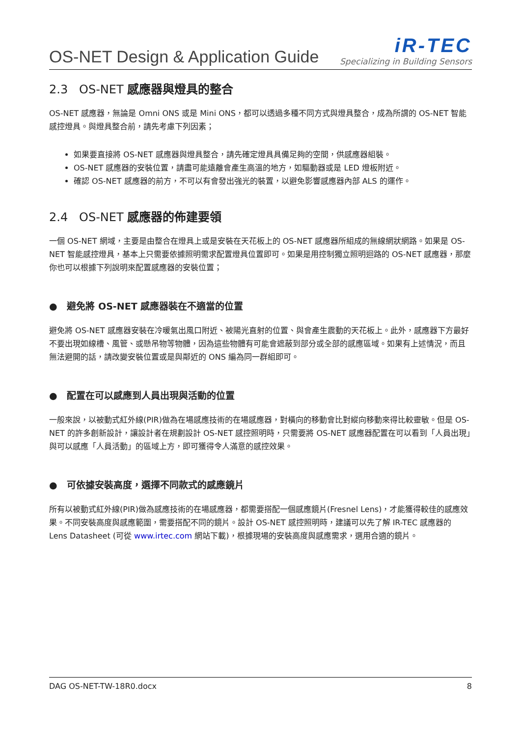OS-NET Design & Application Guide
iR-TEC
Specializing in Building Sensors
2.3 OS-NET 感應器與燈具的整合
OS-NET 感應器，無論是 Omni ONS 或是 Mini ONS，都可以透過多種不同方式與燈具整合，成為所謂的 OS-NET 智能感控燈具。與燈具整合前，請先考慮下列因素；
如果要直接將 OS-NET 感應器與燈具整合，請先確定燈具具備足夠的空間，供感應器組裝。
OS-NET 感應器的安裝位置，請盡可能遠離會產生高溫的地方，如驅動器或是 LED 燈板附近。
確認 OS-NET 感應器的前方，不可以有會發出強光的裝置，以避免影響感應器內部 ALS 的運作。
2.4 OS-NET 感應器的佈建要領
一個 OS-NET 網域，主要是由整合在燈具上或是安裝在天花板上的 OS-NET 感應器所組成的無線網狀網路。如果是 OS-NET 智能感控燈具，基本上只需要依據照明需求配置燈具位置即可。如果是用控制獨立照明迴路的 OS-NET 感應器，那麼你也可以根據下列說明來配置感應器的安裝位置；
● 避免將 OS-NET 感應器裝在不適當的位置
避免將 OS-NET 感應器安裝在冷暖氣出風口附近、被陽光直射的位置、與會產生震動的天花板上。此外，感應器下方最好不要出現如線槽、風管、或懸吊物等物體，因為這些物體有可能會遮蔽到部分或全部的感應區域。如果有上述情況，而且無法避開的話，請改變安裝位置或是與鄰近的 ONS 編為同一群組即可。
● 配置在可以感應到人員出現與活動的位置
一般來說，以被動式紅外線(PIR)做為在場感應技術的在場感應器，對橫向的移動會比對縱向移動來得比較靈敏。但是 OS-NET 的許多創新設計，讓設計者在規劃設計 OS-NET 感控照明時，只需要將 OS-NET 感應器配置在可以看到「人員出現」與可以感應「人員活動」的區域上方，即可獲得令人滿意的感控效果。
● 可依據安裝高度，選擇不同款式的感應鏡片
所有以被動式紅外線(PIR)做為感應技術的在場感應器，都需要搭配一個感應鏡片(Fresnel Lens)，才能獲得較佳的感應效果。不同安裝高度與感應範圍，需要搭配不同的鏡片。設計 OS-NET 感控照明時，建議可以先了解 IR-TEC 感應器的 Lens Datasheet (可從 www.irtec.com 網站下載)，根據現場的安裝高度與感應需求，選用合適的鏡片。
DAG OS-NET-TW-18R0.docx 8